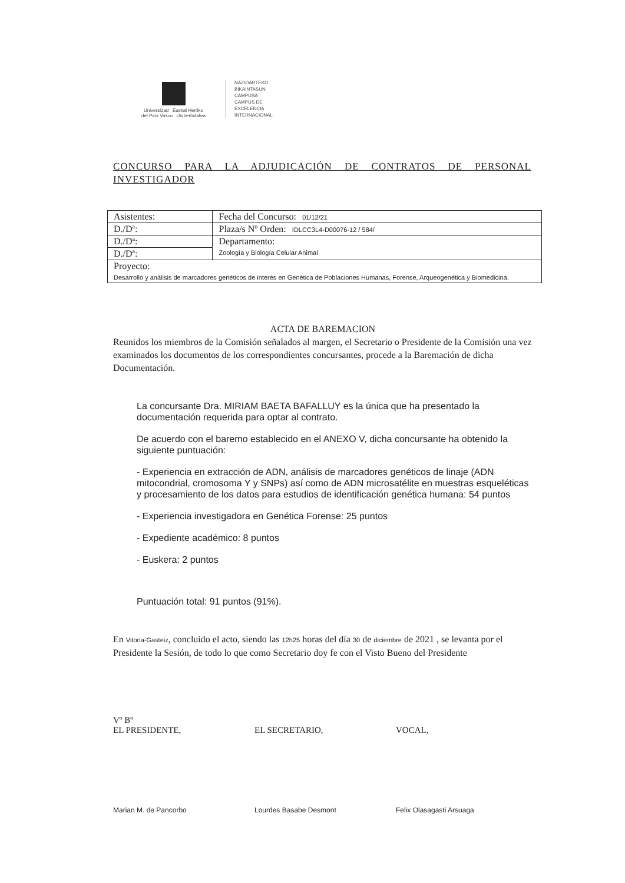Universidad Euskal Herriko
del País Vasco Unibertsitatea
NAZIOARTEKO
BIKAINTASUN
CAMPUSA
CAMPUS DE
EXCELENCIA
INTERNACIONAL
CONCURSO PARA LA ADJUDICACIÓN DE CONTRATOS DE PERSONAL INVESTIGADOR
| Asistentes: | Fecha del Concurso: 01/12/21 |
| D./Dª: | Plaza/s Nº Orden: IDLCC3L4-D00076-12 / 584/ |
| D./Dª: | Departamento: Zoología y Biología Celular Animal |
| D./Dª: | |
| Proyecto: Desarrollo y análisis de marcadores genéticos de interés en Genética de Poblaciones Humanas, Forense, Arqueogenética y Biomedicina. | |
ACTA DE BAREMACION
Reunidos los miembros de la Comisión señalados al margen, el Secretario o Presidente de la Comisión una vez examinados los documentos de los correspondientes concursantes, procede a la Baremación de dicha Documentación.
La concursante Dra. MIRIAM BAETA BAFALLUY es la única que ha presentado la documentación requerida para optar al contrato.
De acuerdo con el baremo establecido en el ANEXO V, dicha concursante ha obtenido la siguiente puntuación:
- Experiencia en extracción de ADN, análisis de marcadores genéticos de linaje (ADN mitocondrial, cromosoma Y y SNPs) así como de ADN microsatélite en muestras esqueléticas y procesamiento de los datos para estudios de identificación genética humana: 54 puntos
- Experiencia investigadora en Genética Forense: 25 puntos
- Expediente académico: 8 puntos
- Euskera: 2 puntos
Puntuación total: 91 puntos (91%).
En Vitoria-Gasteiz, concluido el acto, siendo las 12h25 horas del día 30 de diciembre de 2021 , se levanta por el Presidente la Sesión, de todo lo que como Secretario doy fe con el Visto Bueno del Presidente
Vº Bº
EL PRESIDENTE, EL SECRETARIO, VOCAL,
Marian M. de Pancorbo Lourdes Basabe Desmont Felix Olasagasti Arsuaga